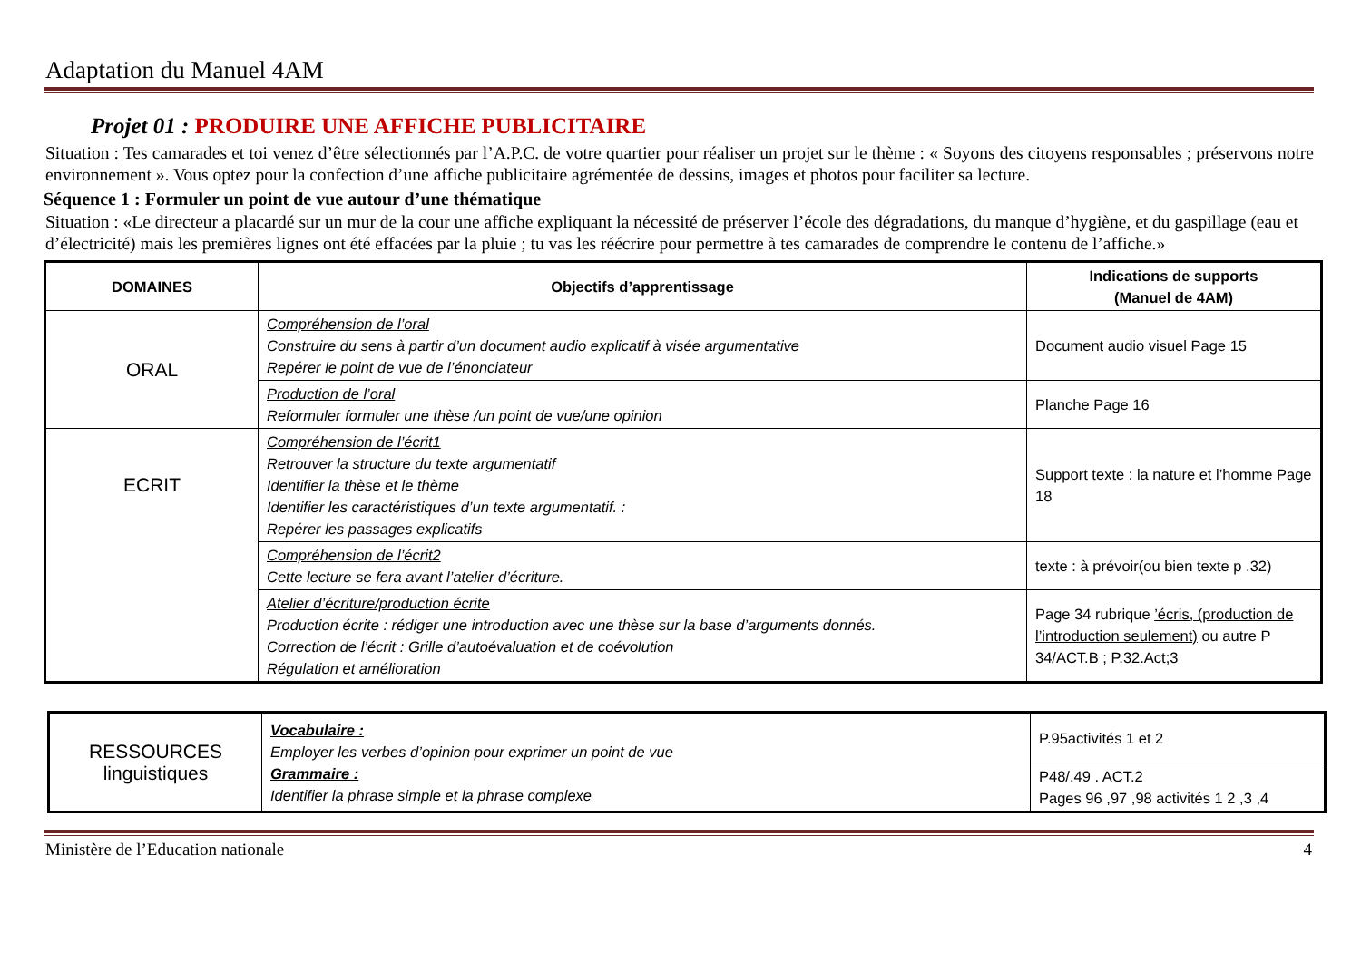Adaptation du Manuel 4AM
Projet 01 : PRODUIRE UNE AFFICHE PUBLICITAIRE
Situation : Tes camarades et toi venez d’être sélectionnés par l’A.P.C. de votre quartier pour réaliser un projet sur le thème : « Soyons des citoyens responsables ; préservons notre environnement ». Vous optez pour la confection d’une affiche publicitaire agrémentée de dessins, images et photos pour faciliter sa lecture.
Séquence 1 : Formuler un point de vue autour d’une thématique
Situation : «Le directeur a placardé sur un mur de la cour une affiche expliquant la nécessité de préserver l’école des dégradations, du manque d’hygiène, et du gaspillage (eau et d’électricité) mais les premières lignes ont été effacées par la pluie ; tu vas les réécrire pour permettre à tes camarades de comprendre le contenu de l’affiche.»
| DOMAINES | Objectifs d’apprentissage | Indications de supports (Manuel de 4AM) |
| --- | --- | --- |
| ORAL | Compréhension de l’oral Construire du sens à partir d’un document audio explicatif à visée argumentative Repérer le point de vue de l’énonciateur | Document audio visuel Page 15 |
| | Production de l’oral Reformuler formuler une thèse /un point de vue/une opinion | Planche Page 16 |
| ECRIT | Compréhension de l’écrit1 Retrouver la structure du texte argumentatif Identifier la thèse et le thème Identifier les caractéristiques d’un texte argumentatif. : Repérer les passages explicatifs | Support texte : la nature et l’homme Page 18 |
| | Compréhension de l’écrit2 Cette lecture se fera avant l’atelier d’écriture. | texte : à prévoir(ou bien texte p .32) |
| | Atelier d’écriture/production écrite Production écrite : rédiger une introduction avec une thèse sur la base d’arguments donnés. Correction de l’écrit : Grille d’autoévaluation et de coévolution Régulation et amélioration | Page 34 rubrique ’écris, (production de l’introduction seulement) ou autre P 34/ACT.B ; P.32.Act;3 |
| RESSOURCES linguistiques | Vocabulaire : Employer les verbes d’opinion pour exprimer un point de vue Grammaire : Identifier la phrase simple et la phrase complexe | P.95activités 1 et 2 |
| | | P48/.49 . ACT.2 Pages 96 ,97 ,98 activités 1 2 ,3 ,4 |
Ministère de l’Education nationale 4